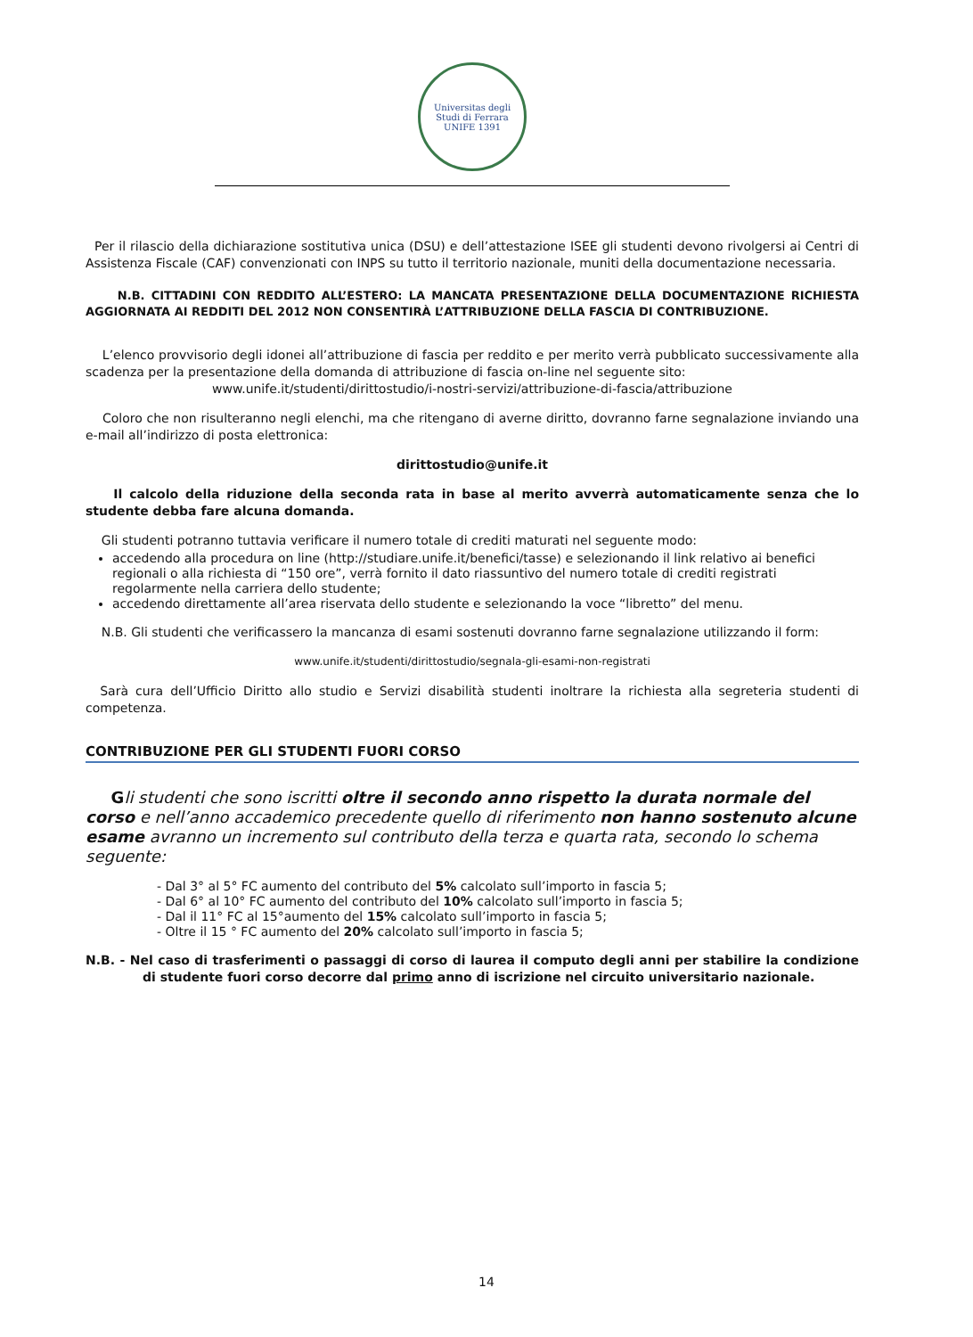Universitas degli Studi di Ferrara
UNIFE 1391
Per il rilascio della dichiarazione sostitutiva unica (DSU) e dell’attestazione ISEE gli studenti devono rivolgersi ai Centri di Assistenza Fiscale (CAF) convenzionati con INPS su tutto il territorio nazionale, muniti della documentazione necessaria.
N.B. CITTADINI CON REDDITO ALL’ESTERO: LA MANCATA PRESENTAZIONE DELLA DOCUMENTAZIONE RICHIESTA AGGIORNATA AI REDDITI DEL 2012 NON CONSENTIRÀ L’ATTRIBUZIONE DELLA FASCIA DI CONTRIBUZIONE.
L’elenco provvisorio degli idonei all’attribuzione di fascia per reddito e per merito verrà pubblicato successivamente alla scadenza per la presentazione della domanda di attribuzione di fascia on-line nel seguente sito:
www.unife.it/studenti/dirittostudio/i-nostri-servizi/attribuzione-di-fascia/attribuzione
Coloro che non risulteranno negli elenchi, ma che ritengano di averne diritto, dovranno farne segnalazione inviando una e-mail all’indirizzo di posta elettronica:
dirittostudio@unife.it
Il calcolo della riduzione della seconda rata in base al merito avverrà automaticamente senza che lo studente debba fare alcuna domanda.
Gli studenti potranno tuttavia verificare il numero totale di crediti maturati nel seguente modo:
accedendo alla procedura on line (http://studiare.unife.it/benefici/tasse) e selezionando il link relativo ai benefici regionali o alla richiesta di “150 ore”, verrà fornito il dato riassuntivo del numero totale di crediti registrati regolarmente nella carriera dello studente;
accedendo direttamente all’area riservata dello studente e selezionando la voce “libretto” del menu.
N.B. Gli studenti che verificassero la mancanza di esami sostenuti dovranno farne segnalazione utilizzando il form:
www.unife.it/studenti/dirittostudio/segnala-gli-esami-non-registrati
Sarà cura dell’Ufficio Diritto allo studio e Servizi disabilità studenti inoltrare la richiesta alla segreteria studenti di competenza.
CONTRIBUZIONE PER GLI STUDENTI FUORI CORSO
Gli studenti che sono iscritti oltre il secondo anno rispetto la durata normale del corso e nell’anno accademico precedente quello di riferimento non hanno sostenuto alcune esame avranno un incremento sul contributo della terza e quarta rata, secondo lo schema seguente:
- Dal 3° al 5° FC aumento del contributo del 5% calcolato sull’importo in fascia 5;
- Dal 6° al 10° FC aumento del contributo del 10% calcolato sull’importo in fascia 5;
- Dal il 11° FC al 15°aumento del 15% calcolato sull’importo in fascia 5;
- Oltre il 15 ° FC aumento del 20% calcolato sull’importo in fascia 5;
N.B. - Nel caso di trasferimenti o passaggi di corso di laurea il computo degli anni per stabilire la condizione di studente fuori corso decorre dal primo anno di iscrizione nel circuito universitario nazionale.
14